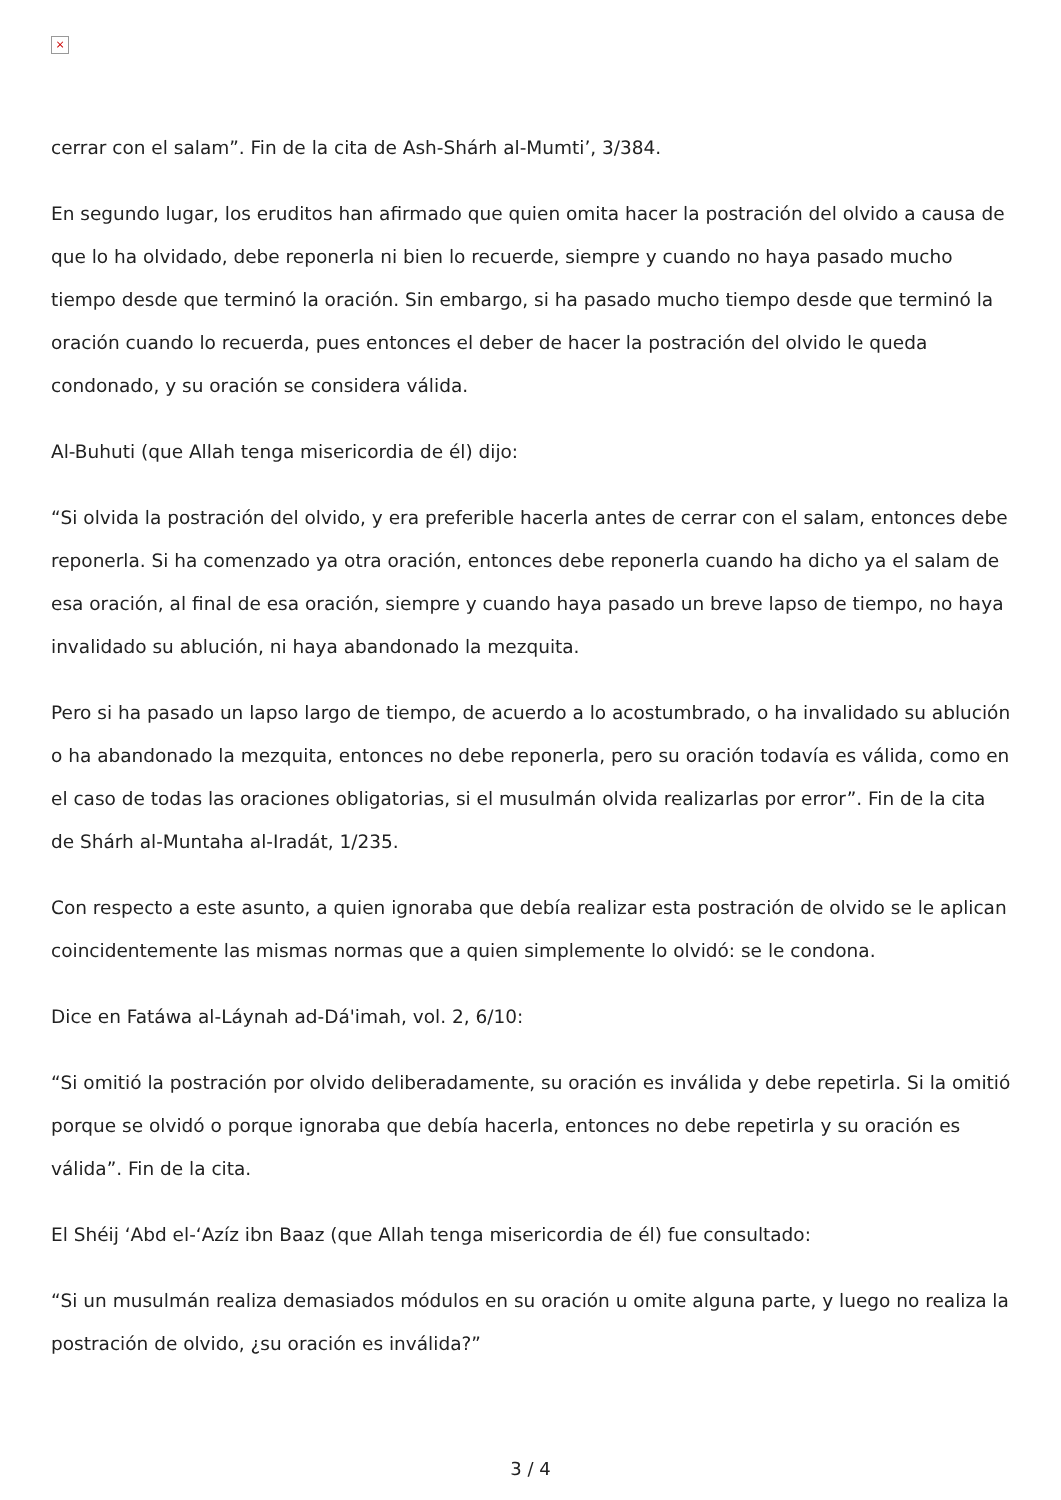×
cerrar con el salam”. Fin de la cita de Ash-Shárh al-Mumti’, 3/384.
En segundo lugar, los eruditos han afirmado que quien omita hacer la postración del olvido a causa de que lo ha olvidado, debe reponerla ni bien lo recuerde, siempre y cuando no haya pasado mucho tiempo desde que terminó la oración. Sin embargo, si ha pasado mucho tiempo desde que terminó la oración cuando lo recuerda, pues entonces el deber de hacer la postración del olvido le queda condonado, y su oración se considera válida.
Al-Buhuti (que Allah tenga misericordia de él) dijo:
“Si olvida la postración del olvido, y era preferible hacerla antes de cerrar con el salam, entonces debe reponerla. Si ha comenzado ya otra oración, entonces debe reponerla cuando ha dicho ya el salam de esa oración, al final de esa oración, siempre y cuando haya pasado un breve lapso de tiempo, no haya invalidado su ablución, ni haya abandonado la mezquita.
Pero si ha pasado un lapso largo de tiempo, de acuerdo a lo acostumbrado, o ha invalidado su ablución o ha abandonado la mezquita, entonces no debe reponerla, pero su oración todavía es válida, como en el caso de todas las oraciones obligatorias, si el musulmán olvida realizarlas por error”. Fin de la cita de Shárh al-Muntaha al-Iradát, 1/235.
Con respecto a este asunto, a quien ignoraba que debía realizar esta postración de olvido se le aplican coincidentemente las mismas normas que a quien simplemente lo olvidó: se le condona.
Dice en Fatáwa al-Láynah ad-Dá'imah, vol. 2, 6/10:
“Si omitió la postración por olvido deliberadamente, su oración es inválida y debe repetirla. Si la omitió porque se olvidó o porque ignoraba que debía hacerla, entonces no debe repetirla y su oración es válida”. Fin de la cita.
El Shéij ‘Abd el-‘Azíz ibn Baaz (que Allah tenga misericordia de él) fue consultado:
“Si un musulmán realiza demasiados módulos en su oración u omite alguna parte, y luego no realiza la postración de olvido, ¿su oración es inválida?”
3 / 4